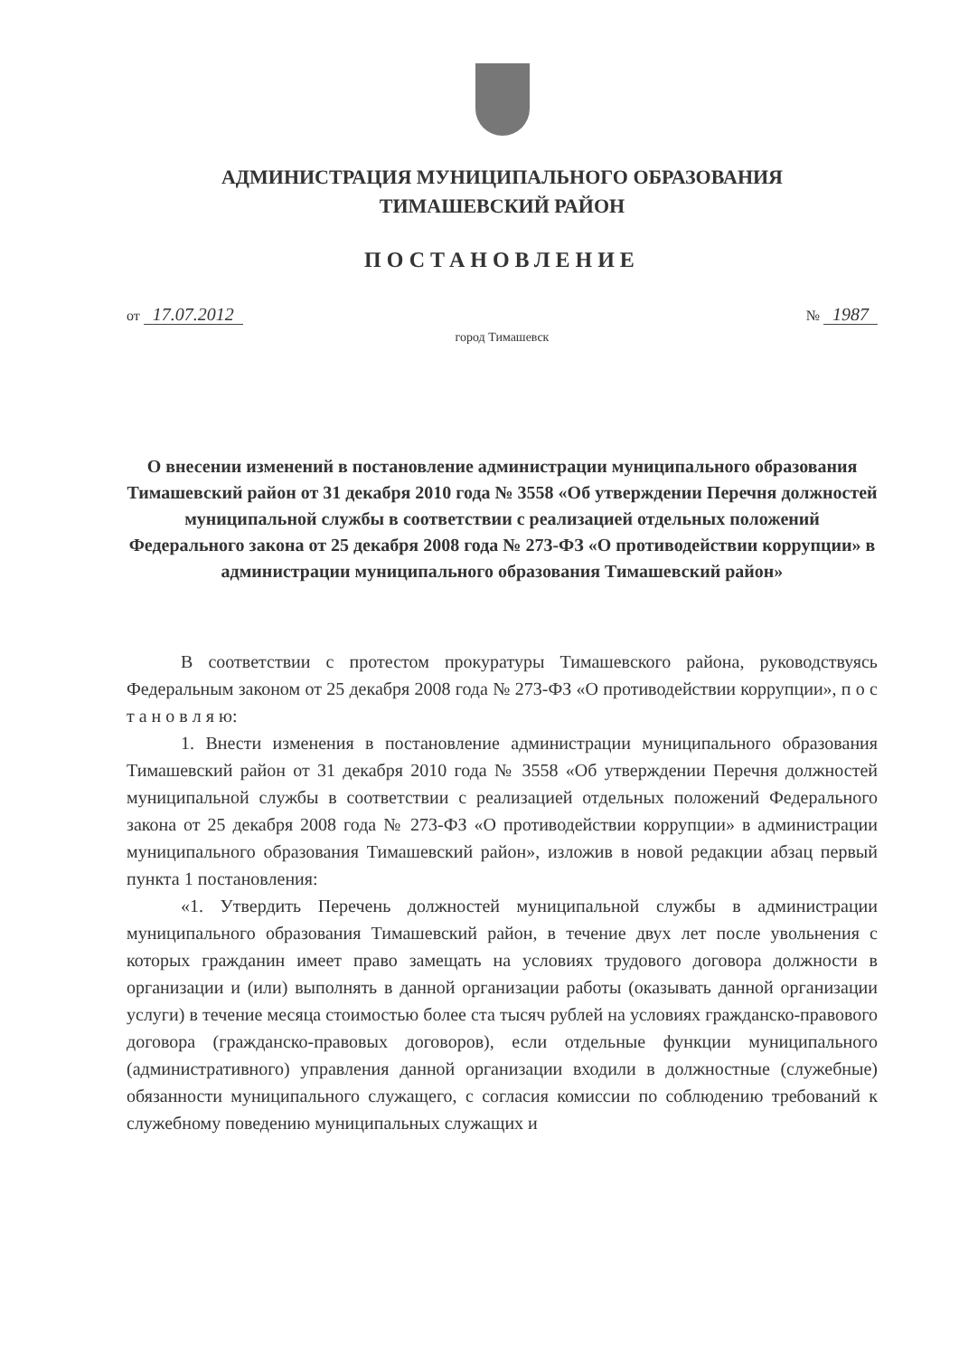АДМИНИСТРАЦИЯ МУНИЦИПАЛЬНОГО ОБРАЗОВАНИЯ
ТИМАШЕВСКИЙ РАЙОН
ПОСТАНОВЛЕНИЕ
от 17.07.2012 № 1987
город Тимашевск
О внесении изменений в постановление администрации муниципального образования Тимашевский район от 31 декабря 2010 года № 3558 «Об утверждении Перечня должностей муниципальной службы в соответствии с реализацией отдельных положений Федерального закона от 25 декабря 2008 года № 273-ФЗ «О противодействии коррупции» в администрации муниципального образования Тимашевский район»
В соответствии с протестом прокуратуры Тимашевского района, руководствуясь Федеральным законом от 25 декабря 2008 года № 273-ФЗ «О противодействии коррупции», п о с т а н о в л я ю:
1. Внести изменения в постановление администрации муниципального образования Тимашевский район от 31 декабря 2010 года № 3558 «Об утверждении Перечня должностей муниципальной службы в соответствии с реализацией отдельных положений Федерального закона от 25 декабря 2008 года № 273-ФЗ «О противодействии коррупции» в администрации муниципального образования Тимашевский район», изложив в новой редакции абзац первый пункта 1 постановления:
«1. Утвердить Перечень должностей муниципальной службы в администрации муниципального образования Тимашевский район, в течение двух лет после увольнения с которых гражданин имеет право замещать на условиях трудового договора должности в организации и (или) выполнять в данной организации работы (оказывать данной организации услуги) в течение месяца стоимостью более ста тысяч рублей на условиях гражданско-правового договора (гражданско-правовых договоров), если отдельные функции муниципального (административного) управления данной организации входили в должностные (служебные) обязанности муниципального служащего, с согласия комиссии по соблюдению требований к служебному поведению муниципальных служащих и